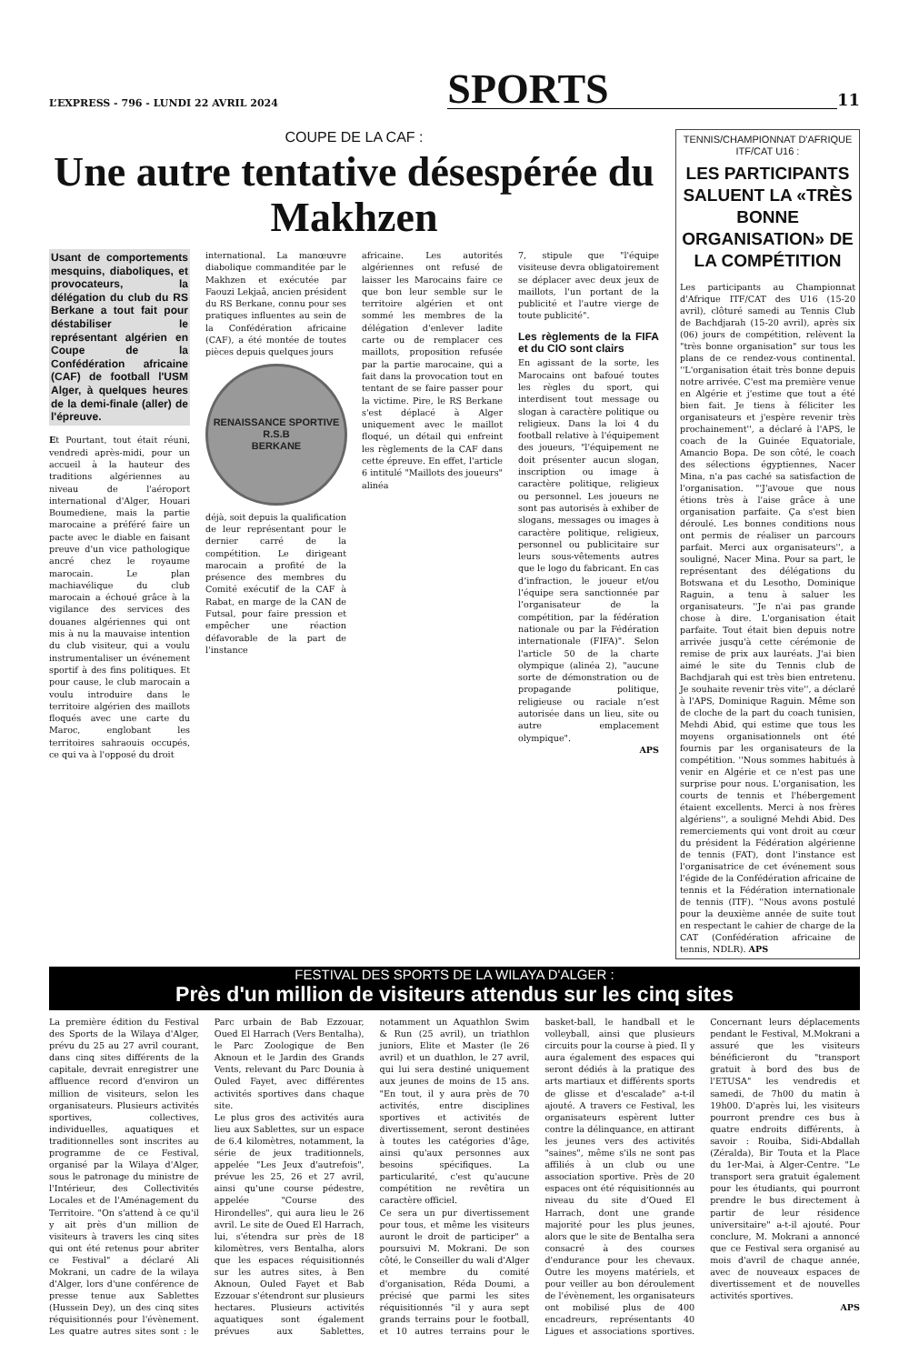L’EXPRESS - 796 - LUNDI 22 AVRIL 2024
SPORTS
11
COUPE DE LA CAF :
Une autre tentative désespérée du Makhzen
Usant de comportements mesquins, diaboliques, et provocateurs, la délégation du club du RS Berkane a tout fait pour déstabiliser le représentant algérien en Coupe de la Confédération africaine (CAF) de football l'USM Alger, à quelques heures de la demi-finale (aller) de l'épreuve.
Et Pourtant, tout était réuni, vendredi après-midi, pour un accueil à la hauteur des traditions algériennes au niveau de l'aéroport international d'Alger, Houari Boumediene, mais la partie marocaine a préféré faire un pacte avec le diable en faisant preuve d'un vice pathologique ancré chez le royaume marocain. Le plan machiavélique du club marocain a échoué grâce à la vigilance des services des douanes algériennes qui ont mis à nu la mauvaise intention du club visiteur, qui a voulu instrumentaliser un événement sportif à des fins politiques. Et pour cause, le club marocain a voulu introduire dans le territoire algérien des maillots floqués avec une carte du Maroc, englobant les territoires sahraouis occupés, ce qui va à l'opposé du droit
international. La manœuvre diabolique commanditée par le Makhzen et exécutée par Faouzi Lekjaâ, ancien président du RS Berkane, connu pour ses pratiques influentes au sein de la Confédération africaine (CAF), a été montée de toutes pièces depuis quelques jours
RENAISSANCE SPORTIVE
R.S.B
BERKANE
déjà, soit depuis la qualification de leur représentant pour le dernier carré de la compétition. Le dirigeant marocain a profité de la présence des membres du Comité exécutif de la CAF à Rabat, en marge de la CAN de Futsal, pour faire pression et empêcher une réaction défavorable de la part de l'instance
africaine. Les autorités algériennes ont refusé de laisser les Marocains faire ce que bon leur semble sur le territoire algérien et ont sommé les membres de la délégation d'enlever ladite carte ou de remplacer ces maillots, proposition refusée par la partie marocaine, qui a fait dans la provocation tout en tentant de se faire passer pour la victime. Pire, le RS Berkane s'est déplacé à Alger uniquement avec le maillot floqué, un détail qui enfreint les règlements de la CAF dans cette épreuve. En effet, l'article 6 intitulé "Maillots des joueurs" alinéa
7, stipule que "l'équipe visiteuse devra obligatoirement se déplacer avec deux jeux de maillots, l'un portant de la publicité et l'autre vierge de toute publicité".
Les règlements de la FIFA et du CIO sont clairs
En agissant de la sorte, les Marocains ont bafoué toutes les règles du sport, qui interdisent tout message ou slogan à caractère politique ou religieux. Dans la loi 4 du football relative à l'équipement des joueurs, "l'équipement ne doit présenter aucun slogan, inscription ou image à caractère politique, religieux ou personnel. Les joueurs ne sont pas autorisés à exhiber de slogans, messages ou images à caractère politique, religieux, personnel ou publicitaire sur leurs sous-vêtements autres que le logo du fabricant. En cas d’infraction, le joueur et/ou l’équipe sera sanctionnée par l’organisateur de la compétition, par la fédération nationale ou par la Fédération internationale (FIFA)". Selon l'article 50 de la charte olympique (alinéa 2), "aucune sorte de démonstration ou de propagande politique, religieuse ou raciale n’est autorisée dans un lieu, site ou autre emplacement olympique".
APS
TENNIS/CHAMPIONNAT D'AFRIQUE ITF/CAT U16 :
LES PARTICIPANTS SALUENT LA «TRÈS BONNE ORGANISATION» DE LA COMPÉTITION
Les participants au Championnat d'Afrique ITF/CAT des U16 (15-20 avril), clôturé samedi au Tennis Club de Bachdjarah (15-20 avril), après six (06) jours de compétition, relèvent la "très bonne organisation" sur tous les plans de ce rendez-vous continental. ''L'organisation était très bonne depuis notre arrivée. C'est ma première venue en Algérie et j'estime que tout a été bien fait. Je tiens à féliciter les organisateurs et j'espère revenir très prochainement'', a déclaré à l'APS, le coach de la Guinée Equatoriale, Amancio Bopa. De son côté, le coach des sélections égyptiennes, Nacer Mina, n'a pas caché sa satisfaction de l'organisation. "'J'avoue que nous étions très à l'aise grâce à une organisation parfaite. Ça s'est bien déroulé. Les bonnes conditions nous ont permis de réaliser un parcours parfait. Merci aux organisateurs'', a souligné, Nacer Mina. Pour sa part, le représentant des délégations du Botswana et du Lesotho, Dominique Raguin, a tenu à saluer les organisateurs. ''Je n'ai pas grande chose à dire. L'organisation était parfaite. Tout était bien depuis notre arrivée jusqu'à cette cérémonie de remise de prix aux lauréats. J'ai bien aimé le site du Tennis club de Bachdjarah qui est très bien entretenu. Je souhaite revenir très vite'', a déclaré à l'APS, Dominique Raguin. Même son de cloche de la part du coach tunisien, Mehdi Abid, qui estime que tous les moyens organisationnels ont été fournis par les organisateurs de la compétition. ''Nous sommes habitués à venir en Algérie et ce n'est pas une surprise pour nous. L'organisation, les courts de tennis et l'hébergement étaient excellents. Merci à nos frères algériens'', a souligné Mehdi Abid. Des remerciements qui vont droit au cœur du président la Fédération algérienne de tennis (FAT), dont l'instance est l'organisatrice de cet événement sous l'égide de la Confédération africaine de tennis et la Fédération internationale de tennis (ITF). ''Nous avons postulé pour la deuxième année de suite tout en respectant le cahier de charge de la CAT (Confédération africaine de tennis, NDLR). APS
FESTIVAL DES SPORTS DE LA WILAYA D'ALGER :
Près d'un million de visiteurs attendus sur les cinq sites
La première édition du Festival des Sports de la Wilaya d'Alger, prévu du 25 au 27 avril courant, dans cinq sites différents de la capitale, devrait enregistrer une affluence record d'environ un million de visiteurs, selon les organisateurs. Plusieurs activités sportives, collectives, individuelles, aquatiques et traditionnelles sont inscrites au programme de ce Festival, organisé par la Wilaya d'Alger, sous le patronage du ministre de l'Intérieur, des Collectivités Locales et de l'Aménagement du Territoire. "On s'attend à ce qu'il y ait près d'un million de visiteurs à travers les cinq sites qui ont été retenus pour abriter ce Festival" a déclaré Ali Mokrani, un cadre de la wilaya d'Alger, lors d'une conférence de presse tenue aux Sablettes (Hussein Dey), un des cinq sites réquisitionnés pour l'évènement. Les quatre autres sites sont : le Parc urbain de Bab Ezzouar, Oued El Harrach (Vers Bentalha), le Parc Zoologique de Ben Aknoun et le Jardin des Grands Vents, relevant du Parc Dounia à Ouled Fayet, avec différentes activités sportives dans chaque site.
Le plus gros des activités aura lieu aux Sablettes, sur un espace de 6.4 kilomètres, notamment, la série de jeux traditionnels, appelée "Les Jeux d'autrefois", prévue les 25, 26 et 27 avril, ainsi qu'une course pédestre, appelée "Course des Hirondelles", qui aura lieu le 26 avril. Le site de Oued El Harrach, lui, s'étendra sur près de 18 kilomètres, vers Bentalha, alors que les espaces réquisitionnés sur les autres sites, à Ben Aknoun, Ouled Fayet et Bab Ezzouar s'étendront sur plusieurs hectares. Plusieurs activités aquatiques sont également prévues aux Sablettes, notamment un Aquathlon Swim & Run (25 avril), un triathlon juniors, Elite et Master (le 26 avril) et un duathlon, le 27 avril, qui lui sera destiné uniquement aux jeunes de moins de 15 ans. "En tout, il y aura près de 70 activités, entre disciplines sportives et activités de divertissement, seront destinées à toutes les catégories d'âge, ainsi qu'aux personnes aux besoins spécifiques. La particularité, c'est qu'aucune compétition ne revêtira un caractère officiel.
Ce sera un pur divertissement pour tous, et même les visiteurs auront le droit de participer" a poursuivi M. Mokrani. De son côté, le Conseiller du wali d'Alger et membre du comité d'organisation, Réda Doumi, a précisé que parmi les sites réquisitionnés "il y aura sept grands terrains pour le football, et 10 autres terrains pour le basket-ball, le handball et le volleyball, ainsi que plusieurs circuits pour la course à pied. Il y aura également des espaces qui seront dédiés à la pratique des arts martiaux et différents sports de glisse et d'escalade" a-t-il ajouté. A travers ce Festival, les organisateurs espèrent lutter contre la délinquance, en attirant les jeunes vers des activités "saines", même s'ils ne sont pas affiliés à un club ou une association sportive. Près de 20 espaces ont été réquisitionnés au niveau du site d’Oued El Harrach, dont une grande majorité pour les plus jeunes, alors que le site de Bentalha sera consacré à des courses d'endurance pour les chevaux. Outre les moyens matériels, et pour veiller au bon déroulement de l'évènement, les organisateurs ont mobilisé plus de 400 encadreurs, représentants 40 Ligues et associations sportives. Concernant leurs déplacements pendant le Festival, M.Mokrani a assuré que les visiteurs bénéficieront du "transport gratuit à bord des bus de l'ETUSA" les vendredis et samedi, de 7h00 du matin à 19h00. D'après lui, les visiteurs pourront prendre ces bus à quatre endroits différents, à savoir : Rouiba, Sidi-Abdallah (Zéralda), Bir Touta et la Place du 1er-Mai, à Alger-Centre. "Le transport sera gratuit également pour les étudiants, qui pourront prendre le bus directement à partir de leur résidence universitaire" a-t-il ajouté. Pour conclure, M. Mokrani a annoncé que ce Festival sera organisé au mois d'avril de chaque année, avec de nouveaux espaces de divertissement et de nouvelles activités sportives.
APS